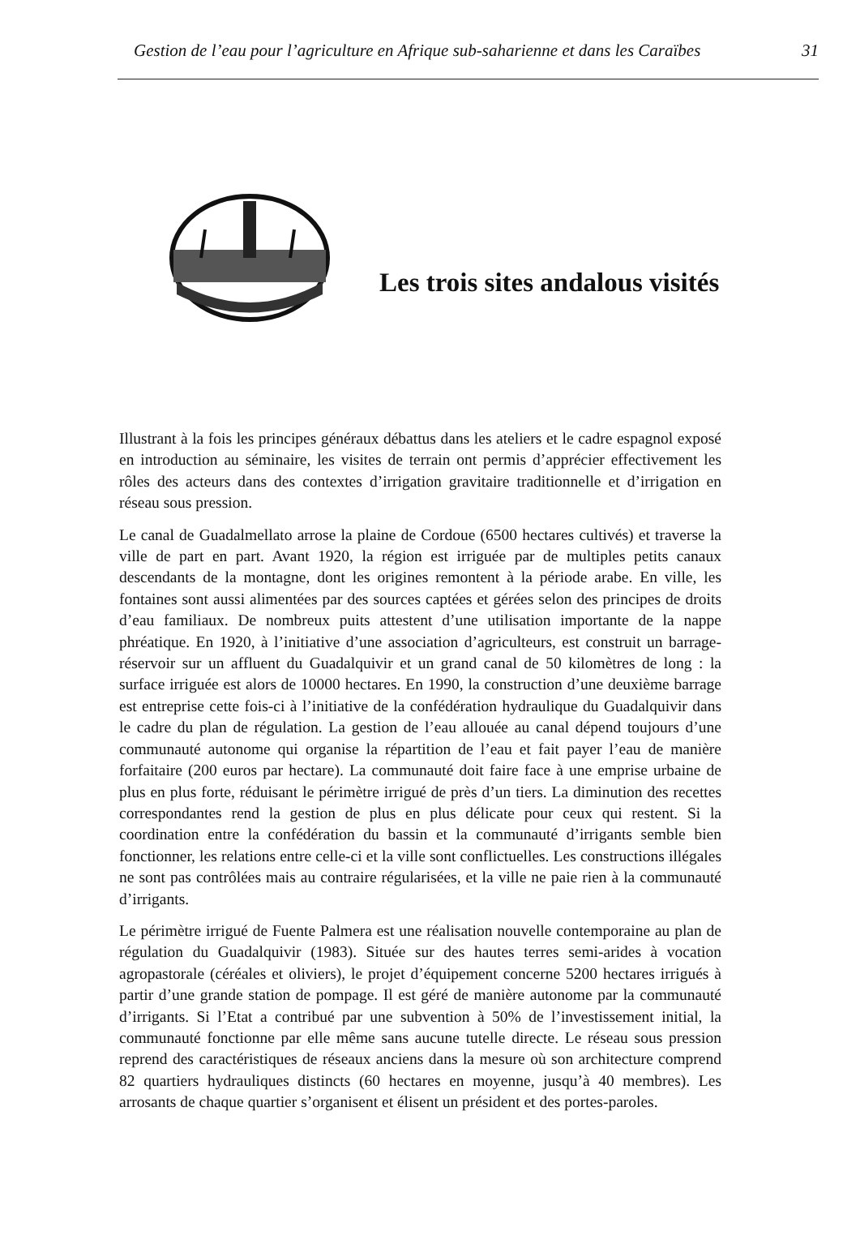Gestion de l’eau pour l’agriculture en Afrique sub-saharienne et dans les Caraïbes 31
Les trois sites andalous visités
Illustrant à la fois les principes généraux débattus dans les ateliers et le cadre espagnol exposé en introduction au séminaire, les visites de terrain ont permis d’apprécier effectivement les rôles des acteurs dans des contextes d’irrigation gravitaire traditionnelle et d’irrigation en réseau sous pression.
Le canal de Guadalmellato arrose la plaine de Cordoue (6500 hectares cultivés) et traverse la ville de part en part. Avant 1920, la région est irriguée par de multiples petits canaux descendants de la montagne, dont les origines remontent à la période arabe. En ville, les fontaines sont aussi alimentées par des sources captées et gérées selon des principes de droits d’eau familiaux. De nombreux puits attestent d’une utilisation importante de la nappe phréatique. En 1920, à l’initiative d’une association d’agriculteurs, est construit un barrage-réservoir sur un affluent du Guadalquivir et un grand canal de 50 kilomètres de long : la surface irriguée est alors de 10000 hectares. En 1990, la construction d’une deuxième barrage est entreprise cette fois-ci à l’initiative de la confédération hydraulique du Guadalquivir dans le cadre du plan de régulation. La gestion de l’eau allouée au canal dépend toujours d’une communauté autonome qui organise la répartition de l’eau et fait payer l’eau de manière forfaitaire (200 euros par hectare). La communauté doit faire face à une emprise urbaine de plus en plus forte, réduisant le périmètre irrigué de près d’un tiers. La diminution des recettes correspondantes rend la gestion de plus en plus délicate pour ceux qui restent. Si la coordination entre la confédération du bassin et la communauté d’irrigants semble bien fonctionner, les relations entre celle-ci et la ville sont conflictuelles. Les constructions illégales ne sont pas contrôlées mais au contraire régularisées, et la ville ne paie rien à la communauté d’irrigants.
Le périmètre irrigué de Fuente Palmera est une réalisation nouvelle contemporaine au plan de régulation du Guadalquivir (1983). Située sur des hautes terres semi-arides à vocation agropastorale (céréales et oliviers), le projet d’équipement concerne 5200 hectares irrigués à partir d’une grande station de pompage. Il est géré de manière autonome par la communauté d’irrigants. Si l’Etat a contribué par une subvention à 50% de l’investissement initial, la communauté fonctionne par elle même sans aucune tutelle directe. Le réseau sous pression reprend des caractéristiques de réseaux anciens dans la mesure où son architecture comprend 82 quartiers hydrauliques distincts (60 hectares en moyenne, jusqu’à 40 membres). Les arrosants de chaque quartier s’organisent et élisent un président et des portes-paroles.